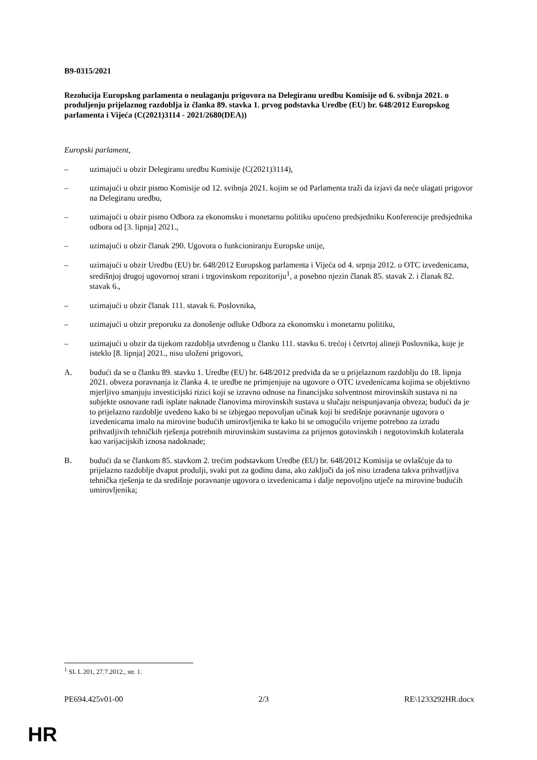B9-0315/2021
Rezolucija Europskog parlamenta o neulaganju prigovora na Delegiranu uredbu Komisije od 6. svibnja 2021. o produljenju prijelaznog razdoblja iz članka 89. stavka 1. prvog podstavka Uredbe (EU) br. 648/2012 Europskog parlamenta i Vijeća (C(2021)3114 - 2021/2680(DEA))
Europski parlament,
– uzimajući u obzir Delegiranu uredbu Komisije (C(2021)3114),
– uzimajući u obzir pismo Komisije od 12. svibnja 2021. kojim se od Parlamenta traži da izjavi da neće ulagati prigovor na Delegiranu uredbu,
– uzimajući u obzir pismo Odbora za ekonomsku i monetarnu politiku upućeno predsjedniku Konferencije predsjednika odbora od [3. lipnja] 2021.,
– uzimajući u obzir članak 290. Ugovora o funkcioniranju Europske unije,
– uzimajući u obzir Uredbu (EU) br. 648/2012 Europskog parlamenta i Vijeća od 4. srpnja 2012. o OTC izvedenicama, središnjoj drugoj ugovornoj strani i trgovinskom repozitoriju<sup>1</sup>, a posebno njezin članak 85. stavak 2. i članak 82. stavak 6.,
– uzimajući u obzir članak 111. stavak 6. Poslovnika,
– uzimajući u obzir preporuku za donošenje odluke Odbora za ekonomsku i monetarnu politiku,
– uzimajući u obzir da tijekom razdoblja utvrđenog u članku 111. stavku 6. trećoj i četvrtoj alineji Poslovnika, koje je isteklo [8. lipnja] 2021., nisu uloženi prigovori,
A. budući da se u članku 89. stavku 1. Uredbe (EU) br. 648/2012 predviđa da se u prijelaznom razdoblju do 18. lipnja 2021. obveza poravnanja iz članka 4. te uredbe ne primjenjuje na ugovore o OTC izvedenicama kojima se objektivno mjerljivo smanjuju investicijski rizici koji se izravno odnose na financijsku solventnost mirovinskih sustava ni na subjekte osnovane radi isplate naknade članovima mirovinskih sustava u slučaju neispunjavanja obveza; budući da je to prijelazno razdoblje uvedeno kako bi se izbjegao nepovoljan učinak koji bi središnje poravnanje ugovora o izvedenicama imalo na mirovine budućih umirovljenika te kako bi se omogućilo vrijeme potrebno za izradu prihvatljivih tehničkih rješenja potrebnih mirovinskim sustavima za prijenos gotovinskih i negotovinskih kolaterala kao varijacijskih iznosa nadoknade;
B. budući da se člankom 85. stavkom 2. trećim podstavkom Uredbe (EU) br. 648/2012 Komisija se ovlašćuje da to prijelazno razdoblje dvaput produlji, svaki put za godinu dana, ako zaključi da još nisu izrađena takva prihvatljiva tehnička rješenja te da središnje poravnanje ugovora o izvedenicama i dalje nepovoljno utječe na mirovine budućih umirovljenika;
<sup>1</sup> SL L 201, 27.7.2012., str. 1.
PE694.425v01-00 2/3 RE\1233292HR.docx
HR